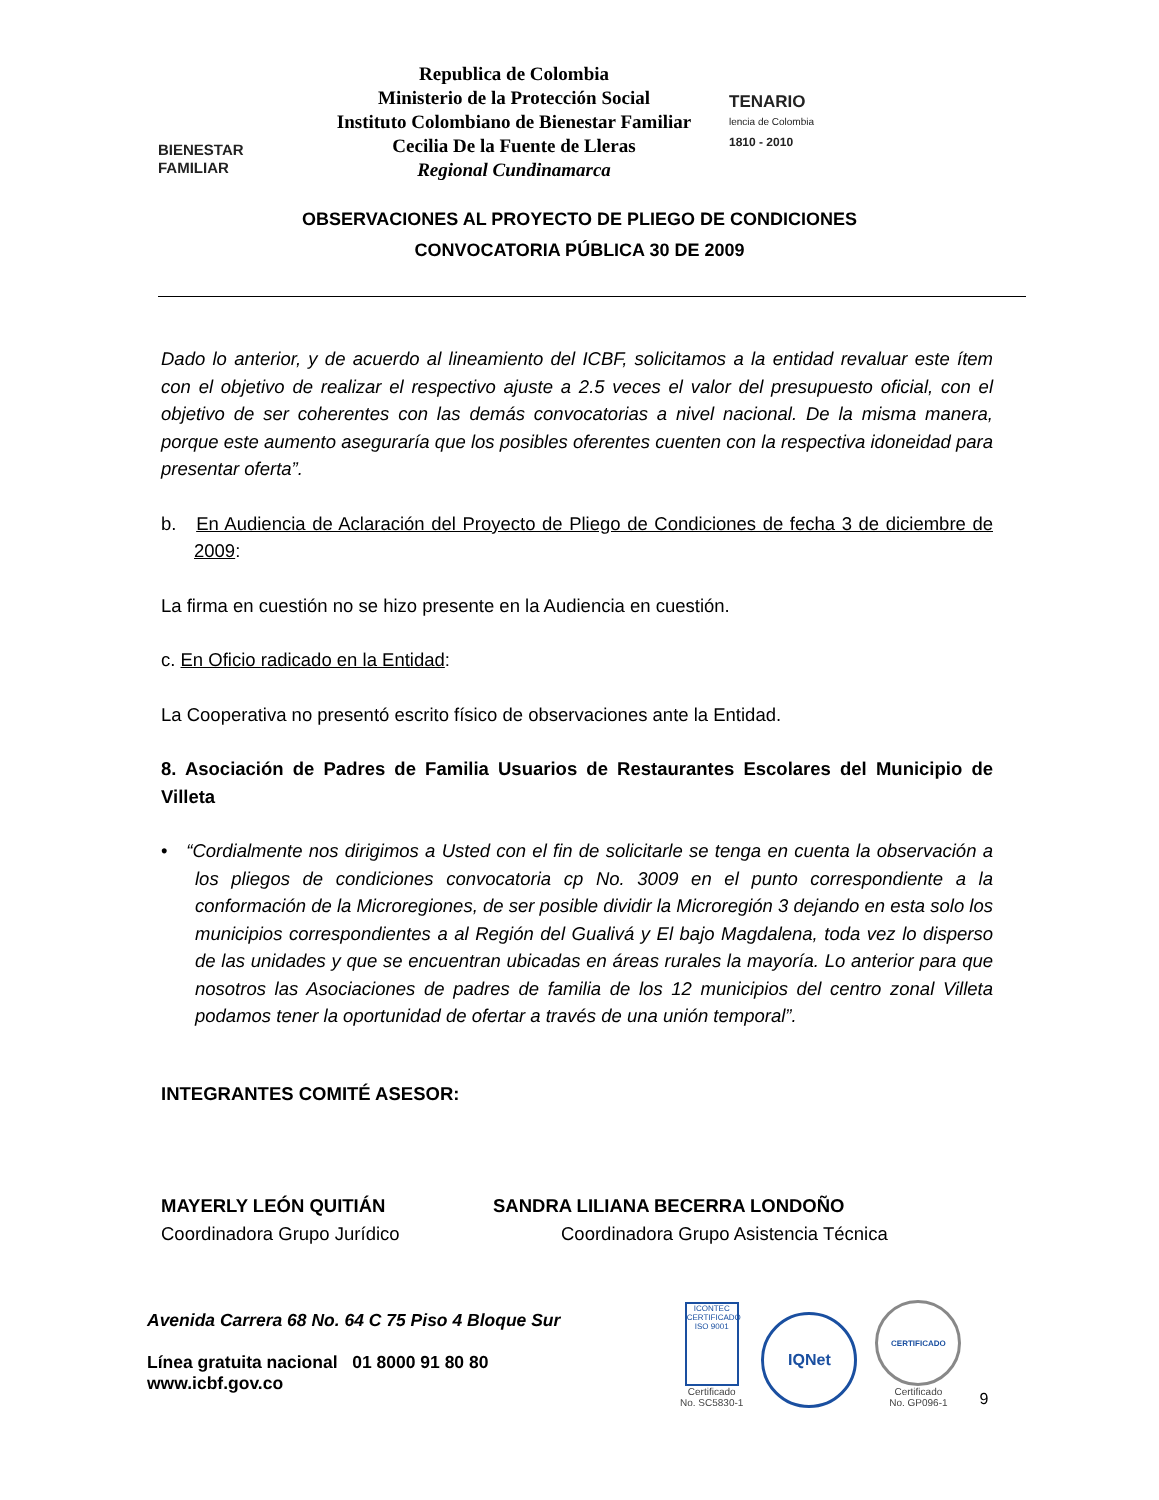BIENESTAR
FAMILIAR
Republica de Colombia
Ministerio de la Protección Social
Instituto Colombiano de Bienestar Familiar
Cecilia De la Fuente de Lleras
Regional Cundinamarca
TENARIO
lencia de Colombia
1810 - 2010
OBSERVACIONES AL PROYECTO DE PLIEGO DE CONDICIONES
CONVOCATORIA PÚBLICA 30 DE 2009
Dado lo anterior, y de acuerdo al lineamiento del ICBF, solicitamos a la entidad revaluar este ítem con el objetivo de realizar el respectivo ajuste a 2.5 veces el valor del presupuesto oficial, con el objetivo de ser coherentes con las demás convocatorias a nivel nacional. De la misma manera, porque este aumento aseguraría que los posibles oferentes cuenten con la respectiva idoneidad para presentar oferta”.
b. En Audiencia de Aclaración del Proyecto de Pliego de Condiciones de fecha 3 de diciembre de 2009:
La firma en cuestión no se hizo presente en la Audiencia en cuestión.
c. En Oficio radicado en la Entidad:
La Cooperativa no presentó escrito físico de observaciones ante la Entidad.
8. Asociación de Padres de Familia Usuarios de Restaurantes Escolares del Municipio de Villeta
• “Cordialmente nos dirigimos a Usted con el fin de solicitarle se tenga en cuenta la observación a los pliegos de condiciones convocatoria cp No. 3009 en el punto correspondiente a la conformación de la Microregiones, de ser posible dividir la Microregión 3 dejando en esta solo los municipios correspondientes a al Región del Gualivá y El bajo Magdalena, toda vez lo disperso de las unidades y que se encuentran ubicadas en áreas rurales la mayoría. Lo anterior para que nosotros las Asociaciones de padres de familia de los 12 municipios del centro zonal Villeta podamos tener la oportunidad de ofertar a través de una unión temporal”.
INTEGRANTES COMITÉ ASESOR:
MAYERLY LEÓN QUITIÁN
Coordinadora Grupo Jurídico
SANDRA LILIANA BECERRA LONDOÑO
Coordinadora Grupo Asistencia Técnica
Avenida Carrera 68 No. 64 C 75 Piso 4 Bloque Sur
Línea gratuita nacional 01 8000 91 80 80
www.icbf.gov.co
ICONTEC CERTIFICADO ISO 9001
Certificado
No. SC5830-1
IQNet
CERTIFICADO
Certificado
No. GP096-1
9